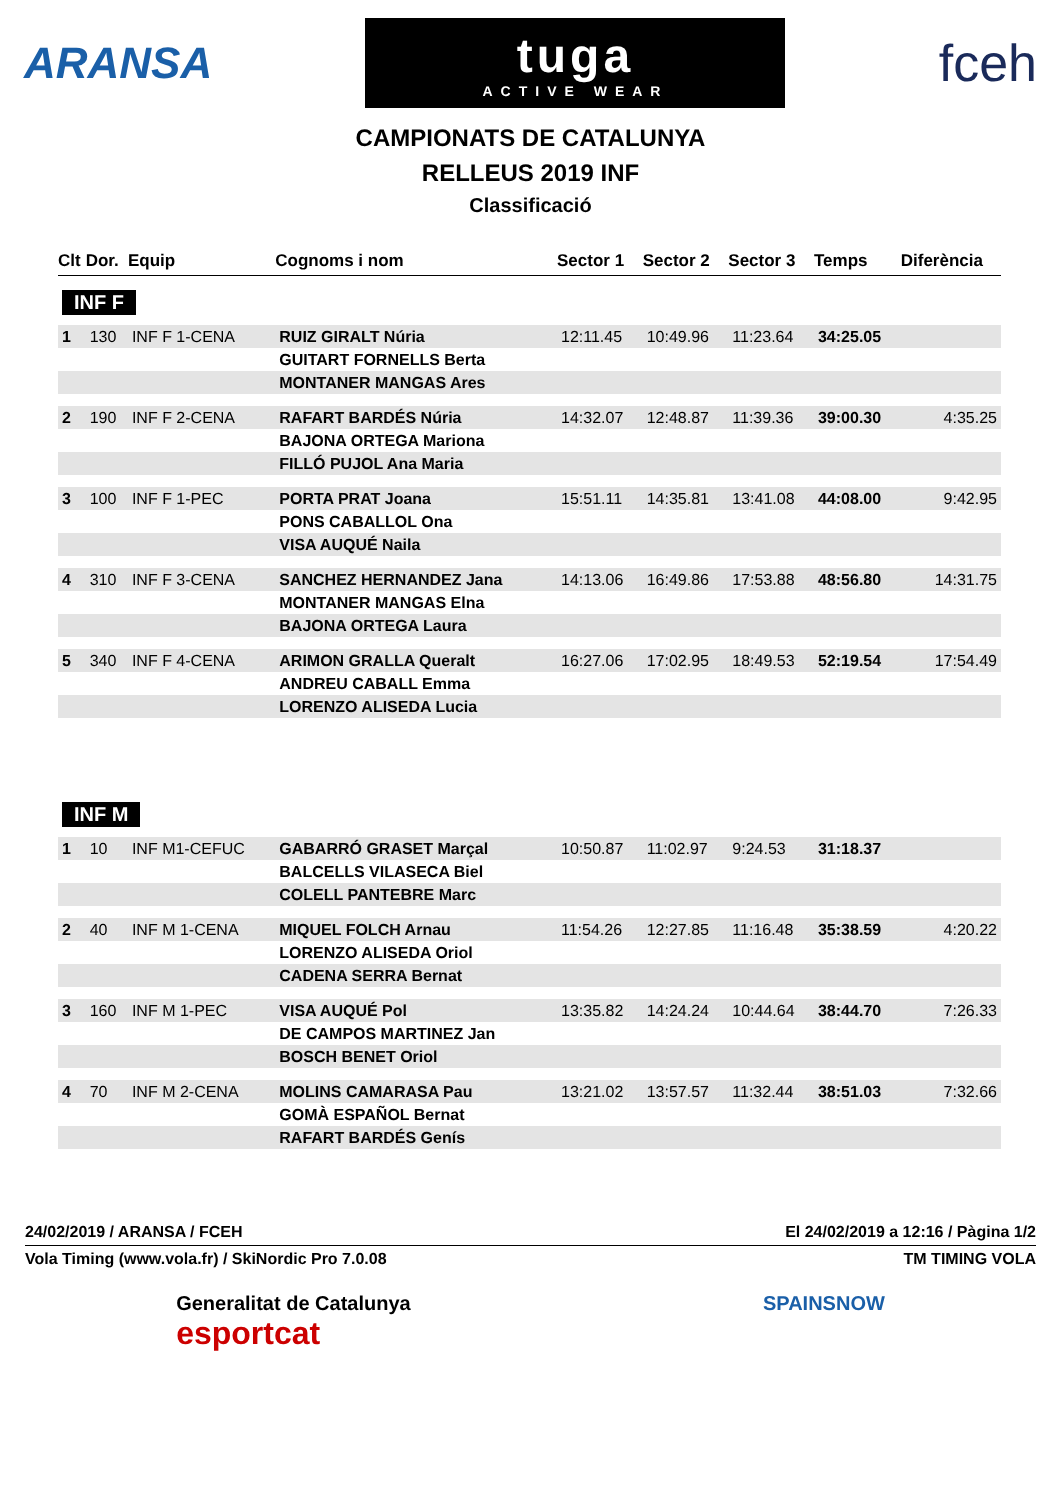ARANSA
tuga
ACTIVE WEAR
fceh
CAMPIONATS DE CATALUNYA
RELLEUS 2019 INF
Classificació
| Clt | Dor. | Equip | Cognoms i nom | Sector 1 | Sector 2 | Sector 3 | Temps | Diferència |
| --- | --- | --- | --- | --- | --- | --- | --- | --- |
| INF F | | | | | | | | |
| 1 | 130 | INF F 1-CENA | RUIZ GIRALT Núria | 12:11.45 | 10:49.96 | 11:23.64 | 34:25.05 | |
| | | | GUITART FORNELLS Berta | | | | | |
| | | | MONTANER MANGAS Ares | | | | | |
| 2 | 190 | INF F 2-CENA | RAFART BARDÉS Núria | 14:32.07 | 12:48.87 | 11:39.36 | 39:00.30 | 4:35.25 |
| | | | BAJONA ORTEGA Mariona | | | | | |
| | | | FILLÓ PUJOL Ana Maria | | | | | |
| 3 | 100 | INF F 1-PEC | PORTA PRAT Joana | 15:51.11 | 14:35.81 | 13:41.08 | 44:08.00 | 9:42.95 |
| | | | PONS CABALLOL Ona | | | | | |
| | | | VISA AUQUÉ Naila | | | | | |
| 4 | 310 | INF F 3-CENA | SANCHEZ HERNANDEZ Jana | 14:13.06 | 16:49.86 | 17:53.88 | 48:56.80 | 14:31.75 |
| | | | MONTANER MANGAS Elna | | | | | |
| | | | BAJONA ORTEGA Laura | | | | | |
| 5 | 340 | INF F 4-CENA | ARIMON GRALLA Queralt | 16:27.06 | 17:02.95 | 18:49.53 | 52:19.54 | 17:54.49 |
| | | | ANDREU CABALL Emma | | | | | |
| | | | LORENZO ALISEDA Lucia | | | | | |
| INF M | | | | | | | | |
| 1 | 10 | INF M1-CEFUC | GABARRÓ GRASET Marçal | 10:50.87 | 11:02.97 | 9:24.53 | 31:18.37 | |
| | | | BALCELLS VILASECA Biel | | | | | |
| | | | COLELL PANTEBRE Marc | | | | | |
| 2 | 40 | INF M 1-CENA | MIQUEL FOLCH Arnau | 11:54.26 | 12:27.85 | 11:16.48 | 35:38.59 | 4:20.22 |
| | | | LORENZO ALISEDA Oriol | | | | | |
| | | | CADENA SERRA Bernat | | | | | |
| 3 | 160 | INF M 1-PEC | VISA AUQUÉ Pol | 13:35.82 | 14:24.24 | 10:44.64 | 38:44.70 | 7:26.33 |
| | | | DE CAMPOS MARTINEZ Jan | | | | | |
| | | | BOSCH BENET Oriol | | | | | |
| 4 | 70 | INF M 2-CENA | MOLINS CAMARASA Pau | 13:21.02 | 13:57.57 | 11:32.44 | 38:51.03 | 7:32.66 |
| | | | GOMÀ ESPAÑOL Bernat | | | | | |
| | | | RAFART BARDÉS Genís | | | | | |
24/02/2019 / ARANSA / FCEH El 24/02/2019 a 12:16 / Pàgina 1/2
Vola Timing (www.vola.fr) / SkiNordic Pro 7.0.08 TM TIMING VOLA
Generalitat de Catalunya
esportcat
SPAINSNOW